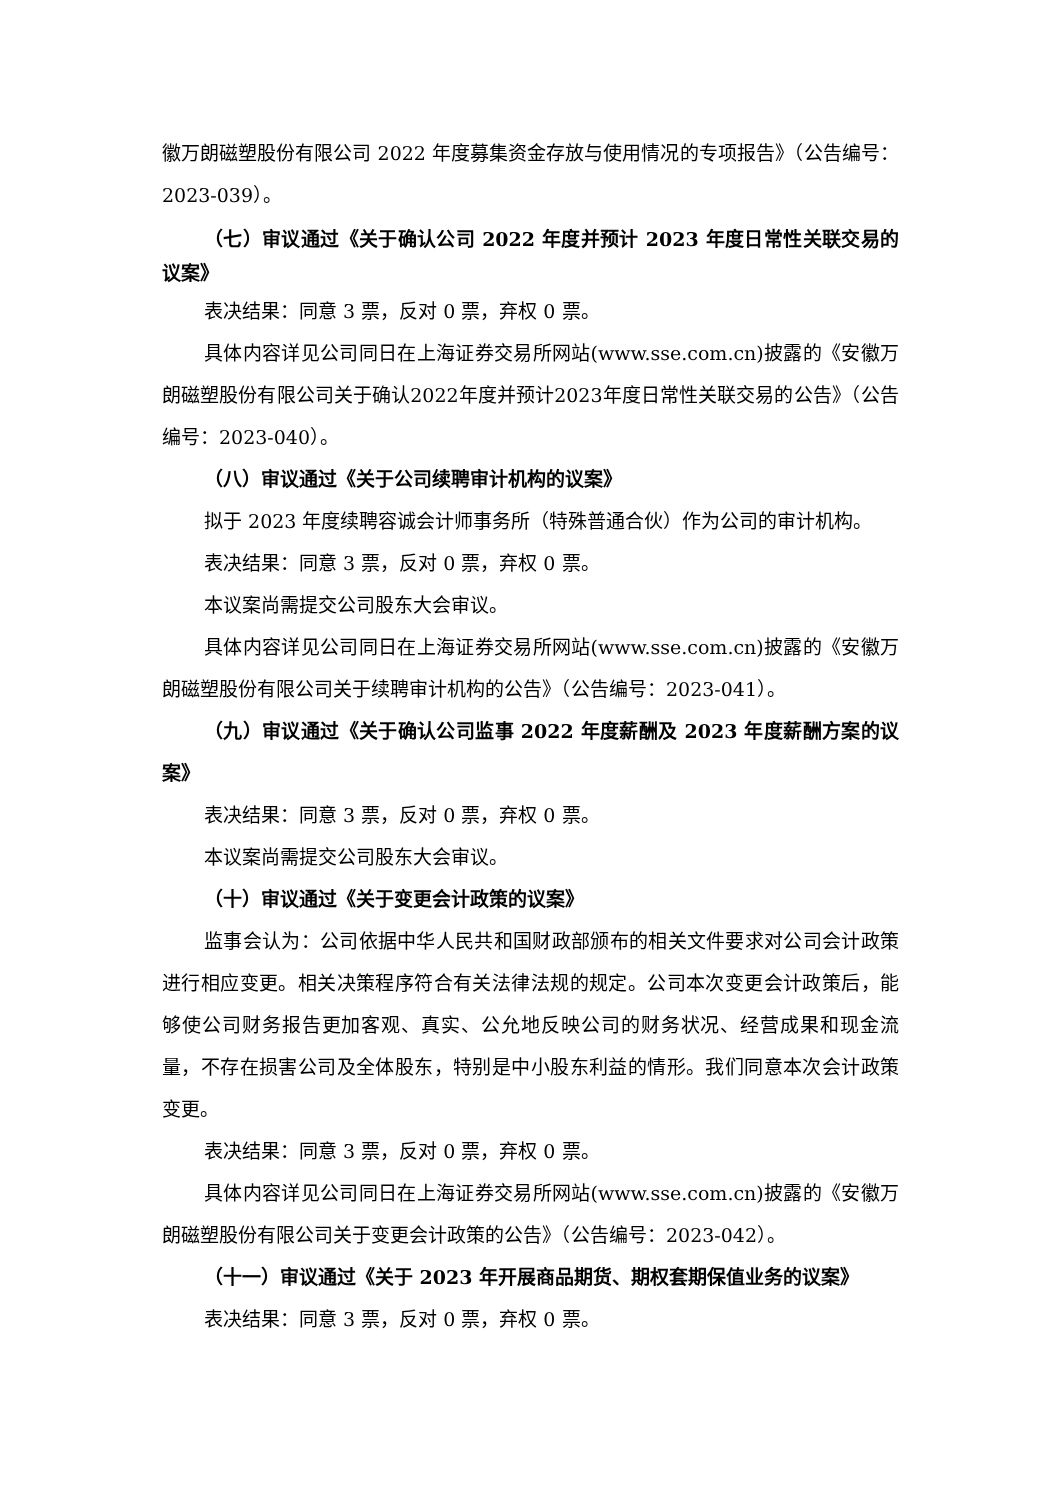徽万朗磁塑股份有限公司 2022 年度募集资金存放与使用情况的专项报告》（公告编号：2023-039）。
（七）审议通过《关于确认公司 2022 年度并预计 2023 年度日常性关联交易的议案》
表决结果：同意 3 票，反对 0 票，弃权 0 票。
具体内容详见公司同日在上海证券交易所网站(www.sse.com.cn)披露的《安徽万朗磁塑股份有限公司关于确认2022年度并预计2023年度日常性关联交易的公告》（公告编号：2023-040）。
（八）审议通过《关于公司续聘审计机构的议案》
拟于 2023 年度续聘容诚会计师事务所（特殊普通合伙）作为公司的审计机构。
表决结果：同意 3 票，反对 0 票，弃权 0 票。
本议案尚需提交公司股东大会审议。
具体内容详见公司同日在上海证券交易所网站(www.sse.com.cn)披露的《安徽万朗磁塑股份有限公司关于续聘审计机构的公告》（公告编号：2023-041）。
（九）审议通过《关于确认公司监事 2022 年度薪酬及 2023 年度薪酬方案的议案》
表决结果：同意 3 票，反对 0 票，弃权 0 票。
本议案尚需提交公司股东大会审议。
（十）审议通过《关于变更会计政策的议案》
监事会认为：公司依据中华人民共和国财政部颁布的相关文件要求对公司会计政策进行相应变更。相关决策程序符合有关法律法规的规定。公司本次变更会计政策后，能够使公司财务报告更加客观、真实、公允地反映公司的财务状况、经营成果和现金流量，不存在损害公司及全体股东，特别是中小股东利益的情形。我们同意本次会计政策变更。
表决结果：同意 3 票，反对 0 票，弃权 0 票。
具体内容详见公司同日在上海证券交易所网站(www.sse.com.cn)披露的《安徽万朗磁塑股份有限公司关于变更会计政策的公告》（公告编号：2023-042）。
（十一）审议通过《关于 2023 年开展商品期货、期权套期保值业务的议案》
表决结果：同意 3 票，反对 0 票，弃权 0 票。